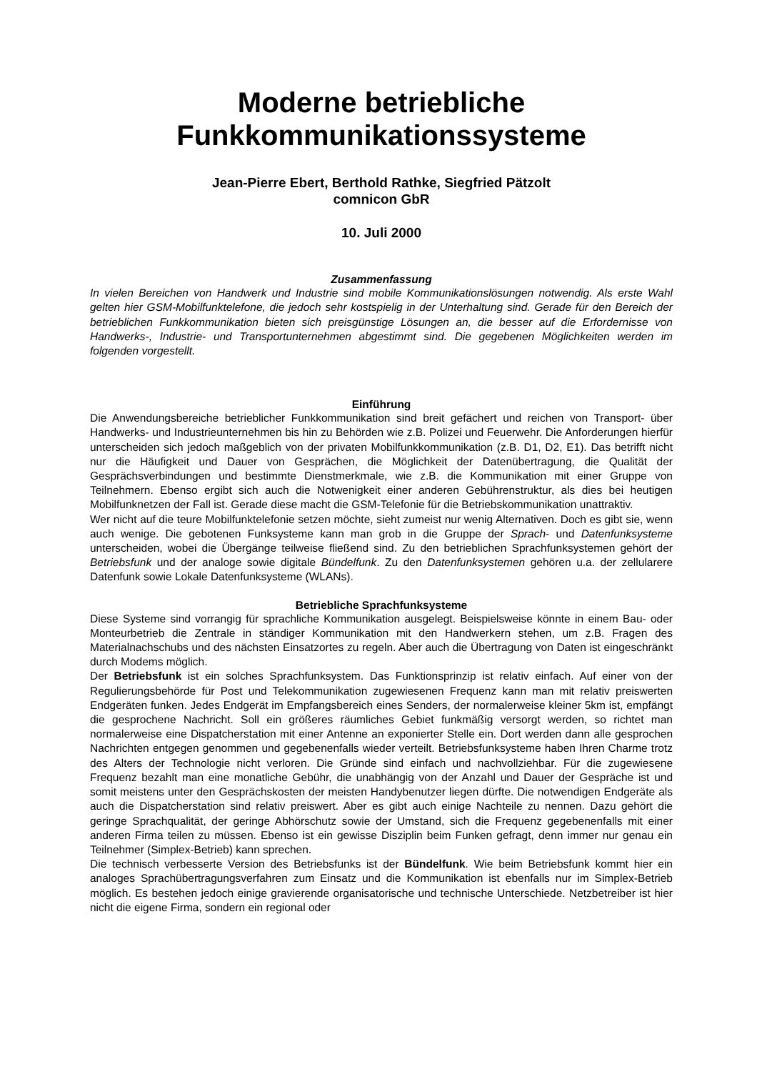Moderne betriebliche
Funkkommunikationssysteme
Jean-Pierre Ebert, Berthold Rathke, Siegfried Pätzolt
comnicon GbR
10. Juli 2000
Zusammenfassung
In vielen Bereichen von Handwerk und Industrie sind mobile Kommunikationslösungen notwendig. Als erste Wahl gelten hier GSM-Mobilfunktelefone, die jedoch sehr kostspielig in der Unterhaltung sind. Gerade für den Bereich der betrieblichen Funkkommunikation bieten sich preisgünstige Lösungen an, die besser auf die Erfordernisse von Handwerks-, Industrie- und Transportunternehmen abgestimmt sind. Die gegebenen Möglichkeiten werden im folgenden vorgestellt.
Einführung
Die Anwendungsbereiche betrieblicher Funkkommunikation sind breit gefächert und reichen von Transport- über Handwerks- und Industrieunternehmen bis hin zu Behörden wie z.B. Polizei und Feuerwehr. Die Anforderungen hierfür unterscheiden sich jedoch maßgeblich von der privaten Mobilfunkkommunikation (z.B. D1, D2, E1). Das betrifft nicht nur die Häufigkeit und Dauer von Gesprächen, die Möglichkeit der Datenübertragung, die Qualität der Gesprächsverbindungen und bestimmte Dienstmerkmale, wie z.B. die Kommunikation mit einer Gruppe von Teilnehmern. Ebenso ergibt sich auch die Notwenigkeit einer anderen Gebührenstruktur, als dies bei heutigen Mobilfunknetzen der Fall ist. Gerade diese macht die GSM-Telefonie für die Betriebskommunikation unattraktiv.
Wer nicht auf die teure Mobilfunktelefonie setzen möchte, sieht zumeist nur wenig Alternativen. Doch es gibt sie, wenn auch wenige. Die gebotenen Funksysteme kann man grob in die Gruppe der Sprach- und Datenfunksysteme unterscheiden, wobei die Übergänge teilweise fließend sind. Zu den betrieblichen Sprachfunksystemen gehört der Betriebsfunk und der analoge sowie digitale Bündelfunk. Zu den Datenfunksystemen gehören u.a. der zellularere Datenfunk sowie Lokale Datenfunksysteme (WLANs).
Betriebliche Sprachfunksysteme
Diese Systeme sind vorrangig für sprachliche Kommunikation ausgelegt. Beispielsweise könnte in einem Bau- oder Monteurbetrieb die Zentrale in ständiger Kommunikation mit den Handwerkern stehen, um z.B. Fragen des Materialnachschubs und des nächsten Einsatzortes zu regeln. Aber auch die Übertragung von Daten ist eingeschränkt durch Modems möglich.
Der Betriebsfunk ist ein solches Sprachfunksystem. Das Funktionsprinzip ist relativ einfach. Auf einer von der Regulierungsbehörde für Post und Telekommunikation zugewiesenen Frequenz kann man mit relativ preiswerten Endgeräten funken. Jedes Endgerät im Empfangsbereich eines Senders, der normalerweise kleiner 5km ist, empfängt die gesprochene Nachricht. Soll ein größeres räumliches Gebiet funkmäßig versorgt werden, so richtet man normalerweise eine Dispatcherstation mit einer Antenne an exponierter Stelle ein. Dort werden dann alle gesprochen Nachrichten entgegen genommen und gegebenenfalls wieder verteilt. Betriebsfunksysteme haben Ihren Charme trotz des Alters der Technologie nicht verloren. Die Gründe sind einfach und nachvollziehbar. Für die zugewiesene Frequenz bezahlt man eine monatliche Gebühr, die unabhängig von der Anzahl und Dauer der Gespräche ist und somit meistens unter den Gesprächskosten der meisten Handybenutzer liegen dürfte. Die notwendigen Endgeräte als auch die Dispatcherstation sind relativ preiswert. Aber es gibt auch einige Nachteile zu nennen. Dazu gehört die geringe Sprachqualität, der geringe Abhörschutz sowie der Umstand, sich die Frequenz gegebenenfalls mit einer anderen Firma teilen zu müssen. Ebenso ist ein gewisse Disziplin beim Funken gefragt, denn immer nur genau ein Teilnehmer (Simplex-Betrieb) kann sprechen.
Die technisch verbesserte Version des Betriebsfunks ist der Bündelfunk. Wie beim Betriebsfunk kommt hier ein analoges Sprachübertragungsverfahren zum Einsatz und die Kommunikation ist ebenfalls nur im Simplex-Betrieb möglich. Es bestehen jedoch einige gravierende organisatorische und technische Unterschiede. Netzbetreiber ist hier nicht die eigene Firma, sondern ein regional oder